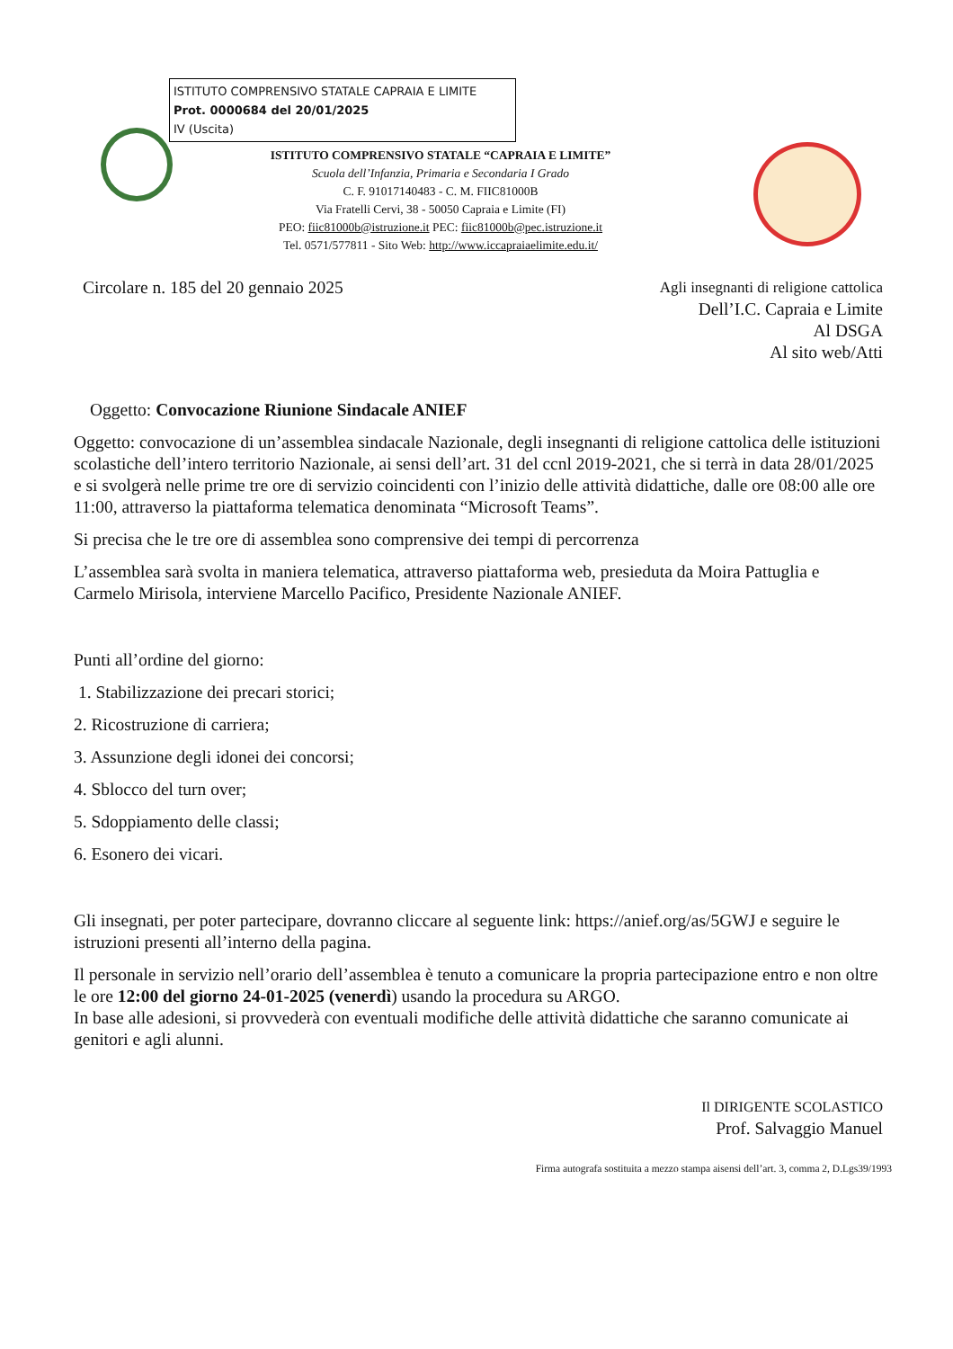ISTITUTO COMPRENSIVO STATALE CAPRAIA E LIMITE
Prot. 0000684 del 20/01/2025
IV (Uscita)
ISTITUTO COMPRENSIVO STATALE “CAPRAIA E LIMITE”
Scuola dell’Infanzia, Primaria e Secondaria I Grado
C. F. 91017140483 - C. M. FIIC81000B
Via Fratelli Cervi, 38 - 50050 Capraia e Limite (FI)
PEO: fiic81000b@istruzione.it PEC: fiic81000b@pec.istruzione.it
Tel. 0571/577811 - Sito Web: http://www.iccapraiaelimite.edu.it/
Circolare n. 185 del 20 gennaio 2025
Agli insegnanti di religione cattolica
Dell’I.C. Capraia e Limite
Al DSGA
Al sito web/Atti
Oggetto: Convocazione Riunione Sindacale ANIEF
Oggetto: convocazione di un’assemblea sindacale Nazionale, degli insegnanti di religione cattolica delle istituzioni scolastiche dell’intero territorio Nazionale, ai sensi dell’art. 31 del ccnl 2019-2021, che si terrà in data 28/01/2025 e si svolgerà nelle prime tre ore di servizio coincidenti con l’inizio delle attività didattiche, dalle ore 08:00 alle ore 11:00, attraverso la piattaforma telematica denominata “Microsoft Teams”.
Si precisa che le tre ore di assemblea sono comprensive dei tempi di percorrenza
L’assemblea sarà svolta in maniera telematica, attraverso piattaforma web, presieduta da Moira Pattuglia e Carmelo Mirisola, interviene Marcello Pacifico, Presidente Nazionale ANIEF.
Punti all’ordine del giorno:
1. Stabilizzazione dei precari storici;
2. Ricostruzione di carriera;
3. Assunzione degli idonei dei concorsi;
4. Sblocco del turn over;
5. Sdoppiamento delle classi;
6. Esonero dei vicari.
Gli insegnati, per poter partecipare, dovranno cliccare al seguente link: https://anief.org/as/5GWJ e seguire le istruzioni presenti all’interno della pagina.
Il personale in servizio nell’orario dell’assemblea è tenuto a comunicare la propria partecipazione entro e non oltre le ore 12:00 del giorno 24-01-2025 (venerdì) usando la procedura su ARGO.
In base alle adesioni, si provvederà con eventuali modifiche delle attività didattiche che saranno comunicate ai genitori e agli alunni.
Il DIRIGENTE SCOLASTICO
Prof. Salvaggio Manuel
Firma autografa sostituita a mezzo stampa aisensi dell’art. 3, comma 2, D.Lgs39/1993